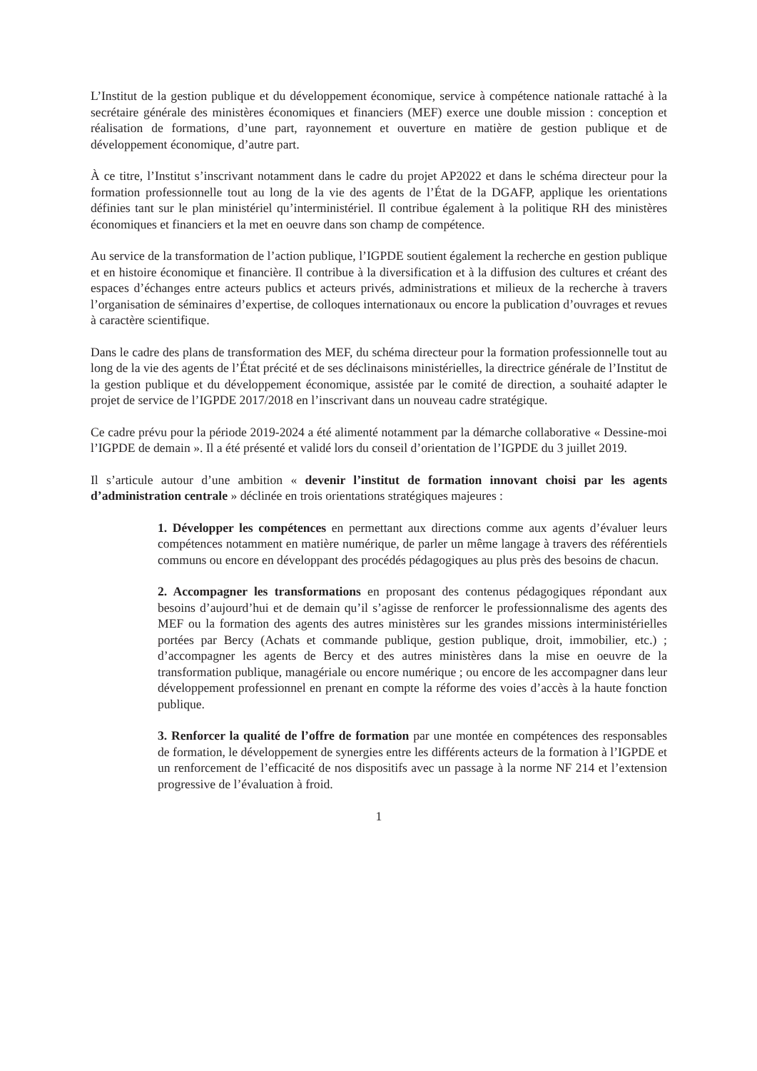L’Institut de la gestion publique et du développement économique, service à compétence nationale rattaché à la secrétaire générale des ministères économiques et financiers (MEF) exerce une double mission : conception et réalisation de formations, d’une part, rayonnement et ouverture en matière de gestion publique et de développement économique, d’autre part.
À ce titre, l’Institut s’inscrivant notamment dans le cadre du projet AP2022 et dans le schéma directeur pour la formation professionnelle tout au long de la vie des agents de l’État de la DGAFP, applique les orientations définies tant sur le plan ministériel qu’interministériel. Il contribue également à la politique RH des ministères économiques et financiers et la met en oeuvre dans son champ de compétence.
Au service de la transformation de l’action publique, l’IGPDE soutient également la recherche en gestion publique et en histoire économique et financière. Il contribue à la diversification et à la diffusion des cultures et créant des espaces d’échanges entre acteurs publics et acteurs privés, administrations et milieux de la recherche à travers l’organisation de séminaires d’expertise, de colloques internationaux ou encore la publication d’ouvrages et revues à caractère scientifique.
Dans le cadre des plans de transformation des MEF, du schéma directeur pour la formation professionnelle tout au long de la vie des agents de l’État précité et de ses déclinaisons ministérielles, la directrice générale de l’Institut de la gestion publique et du développement économique, assistée par le comité de direction, a souhaité adapter le projet de service de l’IGPDE 2017/2018 en l’inscrivant dans un nouveau cadre stratégique.
Ce cadre prévu pour la période 2019-2024 a été alimenté notamment par la démarche collaborative « Dessine-moi l’IGPDE de demain ». Il a été présenté et validé lors du conseil d’orientation de l’IGPDE du 3 juillet 2019.
Il s’articule autour d’une ambition « devenir l’institut de formation innovant choisi par les agents d’administration centrale » déclinée en trois orientations stratégiques majeures :
1. Développer les compétences en permettant aux directions comme aux agents d’évaluer leurs compétences notamment en matière numérique, de parler un même langage à travers des référentiels communs ou encore en développant des procédés pédagogiques au plus près des besoins de chacun.
2. Accompagner les transformations en proposant des contenus pédagogiques répondant aux besoins d’aujourd’hui et de demain qu’il s’agisse de renforcer le professionnalisme des agents des MEF ou la formation des agents des autres ministères sur les grandes missions interministérielles portées par Bercy (Achats et commande publique, gestion publique, droit, immobilier, etc.) ; d’accompagner les agents de Bercy et des autres ministères dans la mise en oeuvre de la transformation publique, managériale ou encore numérique ; ou encore de les accompagner dans leur développement professionnel en prenant en compte la réforme des voies d’accès à la haute fonction publique.
3. Renforcer la qualité de l’offre de formation par une montée en compétences des responsables de formation, le développement de synergies entre les différents acteurs de la formation à l’IGPDE et un renforcement de l’efficacité de nos dispositifs avec un passage à la norme NF 214 et l’extension progressive de l’évaluation à froid.
1